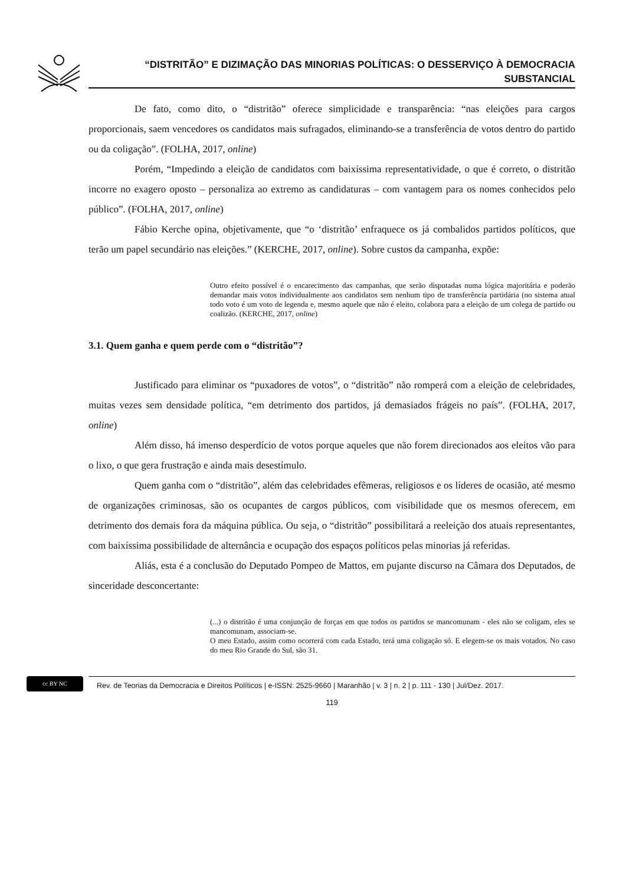“DISTRITÃO” E DIZIMAÇÃO DAS MINORIAS POLÍTICAS: O DESSERVIÇO À DEMOCRACIA
SUBSTANCIAL
De fato, como dito, o “distritão” oferece simplicidade e transparência: “nas eleições para cargos proporcionais, saem vencedores os candidatos mais sufragados, eliminando-se a transferência de votos dentro do partido ou da coligação”. (FOLHA, 2017, online)
Porém, “Impedindo a eleição de candidatos com baixíssima representatividade, o que é correto, o distritão incorre no exagero oposto – personaliza ao extremo as candidaturas – com vantagem para os nomes conhecidos pelo público”. (FOLHA, 2017, online)
Fábio Kerche opina, objetivamente, que “o ‘distritão’ enfraquece os já combalidos partidos políticos, que terão um papel secundário nas eleições.” (KERCHE, 2017, online). Sobre custos da campanha, expõe:
Outro efeito possível é o encarecimento das campanhas, que serão disputadas numa lógica majoritária e poderão demandar mais votos individualmente aos candidatos sem nenhum tipo de transferência partidária (no sistema atual todo voto é um voto de legenda e, mesmo aquele que não é eleito, colabora para a eleição de um colega de partido ou coalizão. (KERCHE, 2017, online)
3.1. Quem ganha e quem perde com o “distritão”?
Justificado para eliminar os “puxadores de votos”, o “distritão” não romperá com a eleição de celebridades, muitas vezes sem densidade política, “em detrimento dos partidos, já demasiados frágeis no país”. (FOLHA, 2017, online)
Além disso, há imenso desperdício de votos porque aqueles que não forem direcionados aos eleitos vão para o lixo, o que gera frustração e ainda mais desestímulo.
Quem ganha com o “distritão”, além das celebridades efêmeras, religiosos e os líderes de ocasião, até mesmo de organizações criminosas, são os ocupantes de cargos públicos, com visibilidade que os mesmos oferecem, em detrimento dos demais fora da máquina pública. Ou seja, o “distritão” possibilitará a reeleição dos atuais representantes, com baixíssima possibilidade de alternância e ocupação dos espaços políticos pelas minorias já referidas.
Aliás, esta é a conclusão do Deputado Pompeo de Mattos, em pujante discurso na Câmara dos Deputados, de sinceridade desconcertante:
(...) o distritão é uma conjunção de forças em que todos os partidos se mancomunam - eles não se coligam, eles se mancomunam, associam-se.
O meu Estado, assim como ocorrerá com cada Estado, terá uma coligação só. E elegem-se os mais votados. No caso do meu Rio Grande do Sul, são 31.
cc BY NC
Rev. de Teorias da Democracia e Direitos Políticos | e-ISSN: 2525-9660 | Maranhão | v. 3 | n. 2 | p. 111 - 130 | Jul/Dez. 2017.
119